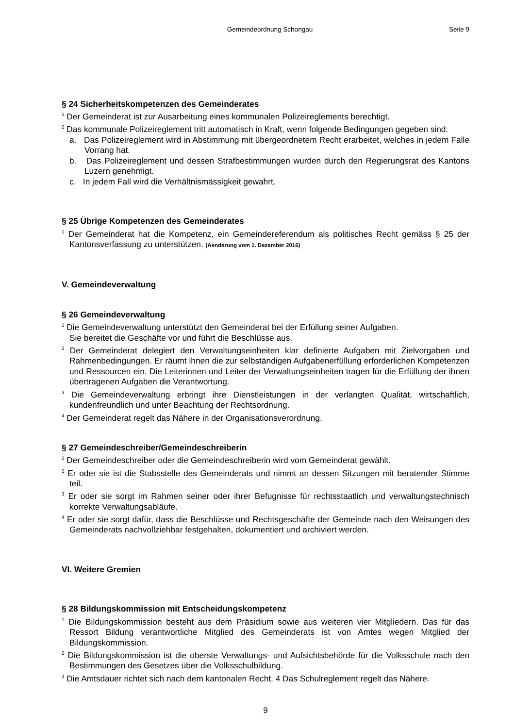Gemeindeordnung Schongau Seite 9
§ 24 Sicherheitskompetenzen des Gemeinderates
<sup>1</sup> Der Gemeinderat ist zur Ausarbeitung eines kommunalen Polizeireglements berechtigt.
<sup>2</sup> Das kommunale Polizeireglement tritt automatisch in Kraft, wenn folgende Bedingungen gegeben sind:
a. Das Polizeireglement wird in Abstimmung mit übergeordnetem Recht erarbeitet, welches in jedem Falle Vorrang hat.
b. Das Polizeireglement und dessen Strafbestimmungen wurden durch den Regierungsrat des Kantons Luzern genehmigt.
c. In jedem Fall wird die Verhältnismässigkeit gewahrt.
§ 25 Übrige Kompetenzen des Gemeinderates
<sup>1</sup> Der Gemeinderat hat die Kompetenz, ein Gemeindereferendum als politisches Recht gemäss § 25 der Kantonsverfassung zu unterstützen. (Aenderung vom 1. Dezember 2016)
V. Gemeindeverwaltung
§ 26 Gemeindeverwaltung
<sup>1</sup> Die Gemeindeverwaltung unterstützt den Gemeinderat bei der Erfüllung seiner Aufgaben.
Sie bereitet die Geschäfte vor und führt die Beschlüsse aus.
<sup>2</sup> Der Gemeinderat delegiert den Verwaltungseinheiten klar definierte Aufgaben mit Zielvorgaben und Rahmenbedingungen. Er räumt ihnen die zur selbständigen Aufgabenerfüllung erforderlichen Kompetenzen und Ressourcen ein. Die Leiterinnen und Leiter der Verwaltungseinheiten tragen für die Erfüllung der ihnen übertragenen Aufgaben die Verantwortung.
<sup>3</sup> Die Gemeindeverwaltung erbringt ihre Dienstleistungen in der verlangten Qualität, wirtschaftlich, kundenfreundlich und unter Beachtung der Rechtsordnung.
<sup>4</sup> Der Gemeinderat regelt das Nähere in der Organisationsverordnung.
§ 27 Gemeindeschreiber/Gemeindeschreiberin
<sup>1</sup> Der Gemeindeschreiber oder die Gemeindeschreiberin wird vom Gemeinderat gewählt.
<sup>2</sup> Er oder sie ist die Stabsstelle des Gemeinderats und nimmt an dessen Sitzungen mit beratender Stimme teil.
<sup>3</sup> Er oder sie sorgt im Rahmen seiner oder ihrer Befugnisse für rechtsstaatlich und verwaltungstechnisch korrekte Verwaltungsabläufe.
<sup>4</sup> Er oder sie sorgt dafür, dass die Beschlüsse und Rechtsgeschäfte der Gemeinde nach den Weisungen des Gemeinderats nachvollziehbar festgehalten, dokumentiert und archiviert werden.
VI. Weitere Gremien
§ 28 Bildungskommission mit Entscheidungskompetenz
<sup>1</sup> Die Bildungskommission besteht aus dem Präsidium sowie aus weiteren vier Mitgliedern. Das für das Ressort Bildung verantwortliche Mitglied des Gemeinderats ist von Amtes wegen Mitglied der Bildungskommission.
<sup>2</sup> Die Bildungskommission ist die oberste Verwaltungs- und Aufsichtsbehörde für die Volksschule nach den Bestimmungen des Gesetzes über die Volksschulbildung.
<sup>3</sup> Die Amtsdauer richtet sich nach dem kantonalen Recht. 4 Das Schulreglement regelt das Nähere.
9